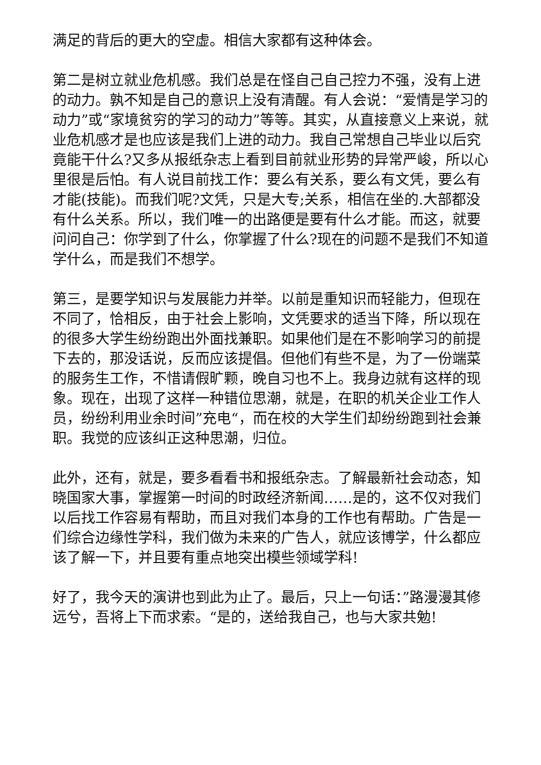满足的背后的更大的空虚。相信大家都有这种体会。
第二是树立就业危机感。我们总是在怪自己自己控力不强，没有上进的动力。孰不知是自己的意识上没有清醒。有人会说：“爱情是学习的动力”或“家境贫穷的学习的动力”等等。其实，从直接意义上来说，就业危机感才是也应该是我们上进的动力。我自己常想自己毕业以后究竟能干什么?又多从报纸杂志上看到目前就业形势的异常严峻，所以心里很是后怕。有人说目前找工作：要么有关系，要么有文凭，要么有才能(技能)。而我们呢?文凭，只是大专;关系，相信在坐的.大部都没有什么关系。所以，我们唯一的出路便是要有什么才能。而这，就要问问自己：你学到了什么，你掌握了什么?现在的问题不是我们不知道学什么，而是我们不想学。
第三，是要学知识与发展能力并举。以前是重知识而轻能力，但现在不同了，恰相反，由于社会上影响，文凭要求的适当下降，所以现在的很多大学生纷纷跑出外面找兼职。如果他们是在不影响学习的前提下去的，那没话说，反而应该提倡。但他们有些不是，为了一份端菜的服务生工作，不惜请假旷颗，晚自习也不上。我身边就有这样的现象。现在，出现了这样一种错位思潮，就是，在职的机关企业工作人员，纷纷利用业余时间”充电“，而在校的大学生们却纷纷跑到社会兼职。我觉的应该纠正这种思潮，归位。
此外，还有，就是，要多看看书和报纸杂志。了解最新社会动态，知晓国家大事，掌握第一时间的时政经济新闻……是的，这不仅对我们以后找工作容易有帮助，而且对我们本身的工作也有帮助。广告是一们综合边缘性学科，我们做为未来的广告人，就应该博学，什么都应该了解一下，并且要有重点地突出模些领域学科!
好了，我今天的演讲也到此为止了。最后，只上一句话：”路漫漫其修远兮，吾将上下而求索。“是的，送给我自己，也与大家共勉!